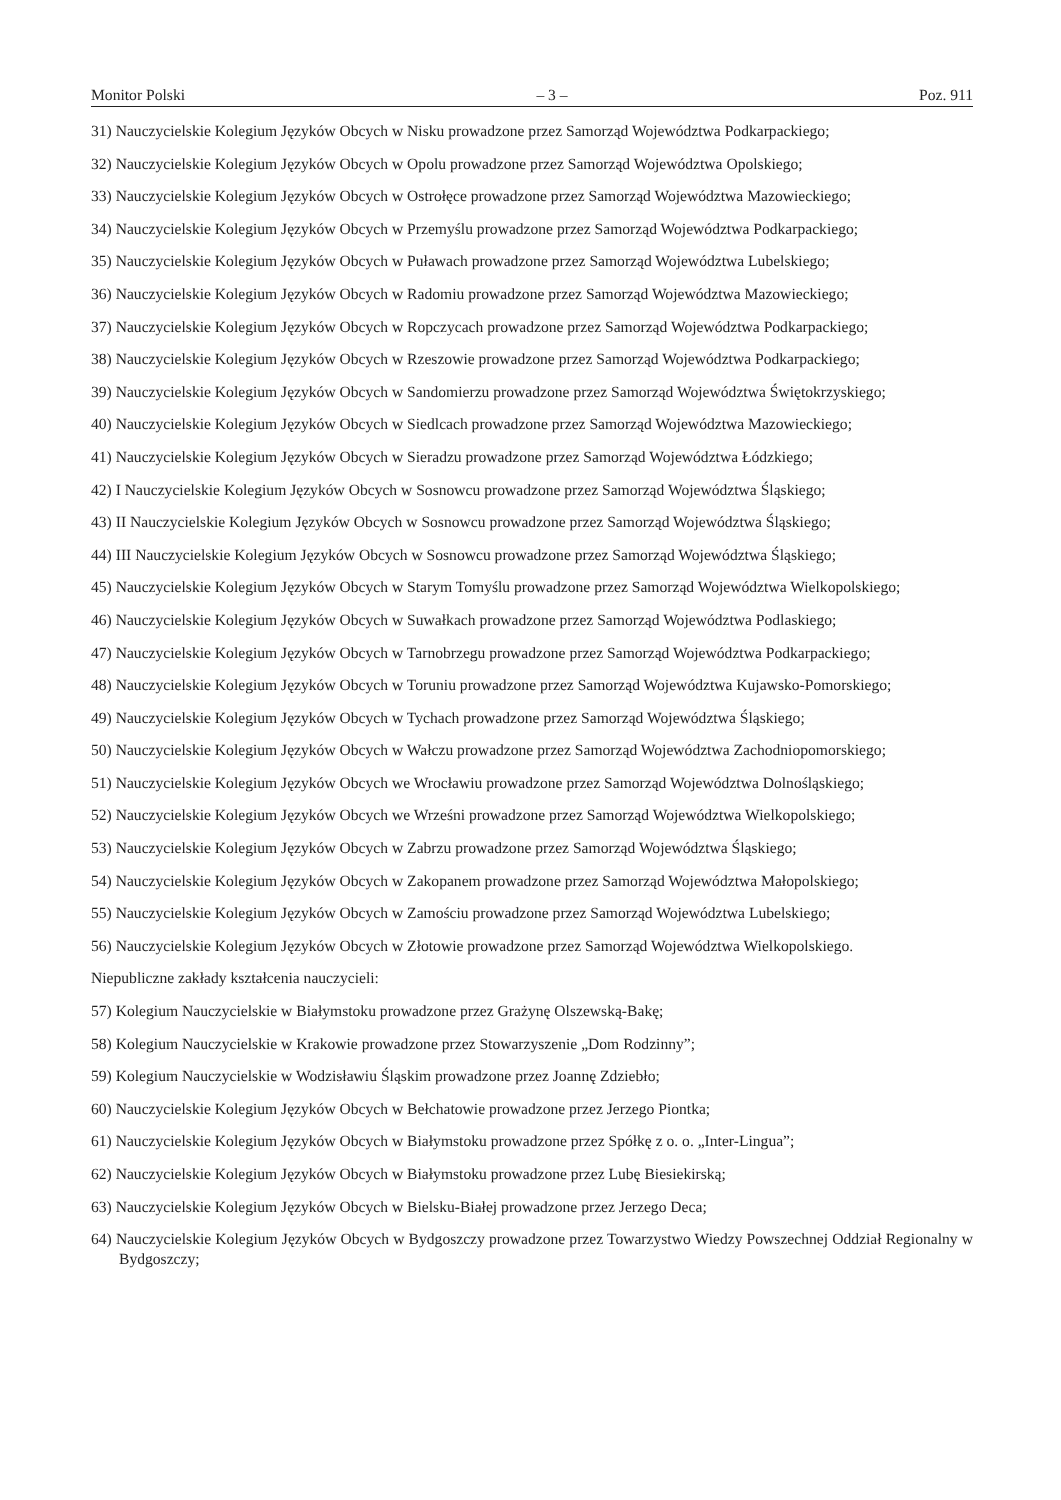Monitor Polski – 3 – Poz. 911
31) Nauczycielskie Kolegium Języków Obcych w Nisku prowadzone przez Samorząd Województwa Podkarpackiego;
32) Nauczycielskie Kolegium Języków Obcych w Opolu prowadzone przez Samorząd Województwa Opolskiego;
33) Nauczycielskie Kolegium Języków Obcych w Ostrołęce prowadzone przez Samorząd Województwa Mazowieckiego;
34) Nauczycielskie Kolegium Języków Obcych w Przemyślu prowadzone przez Samorząd Województwa Podkarpackiego;
35) Nauczycielskie Kolegium Języków Obcych w Puławach prowadzone przez Samorząd Województwa Lubelskiego;
36) Nauczycielskie Kolegium Języków Obcych w Radomiu prowadzone przez Samorząd Województwa Mazowieckiego;
37) Nauczycielskie Kolegium Języków Obcych w Ropczycach prowadzone przez Samorząd Województwa Podkarpackiego;
38) Nauczycielskie Kolegium Języków Obcych w Rzeszowie prowadzone przez Samorząd Województwa Podkarpackiego;
39) Nauczycielskie Kolegium Języków Obcych w Sandomierzu prowadzone przez Samorząd Województwa Świętokrzyskiego;
40) Nauczycielskie Kolegium Języków Obcych w Siedlcach prowadzone przez Samorząd Województwa Mazowieckiego;
41) Nauczycielskie Kolegium Języków Obcych w Sieradzu prowadzone przez Samorząd Województwa Łódzkiego;
42) I Nauczycielskie Kolegium Języków Obcych w Sosnowcu prowadzone przez Samorząd Województwa Śląskiego;
43) II Nauczycielskie Kolegium Języków Obcych w Sosnowcu prowadzone przez Samorząd Województwa Śląskiego;
44) III Nauczycielskie Kolegium Języków Obcych w Sosnowcu prowadzone przez Samorząd Województwa Śląskiego;
45) Nauczycielskie Kolegium Języków Obcych w Starym Tomyślu prowadzone przez Samorząd Województwa Wielkopolskiego;
46) Nauczycielskie Kolegium Języków Obcych w Suwałkach prowadzone przez Samorząd Województwa Podlaskiego;
47) Nauczycielskie Kolegium Języków Obcych w Tarnobrzegu prowadzone przez Samorząd Województwa Podkarpackiego;
48) Nauczycielskie Kolegium Języków Obcych w Toruniu prowadzone przez Samorząd Województwa Kujawsko-Pomorskiego;
49) Nauczycielskie Kolegium Języków Obcych w Tychach prowadzone przez Samorząd Województwa Śląskiego;
50) Nauczycielskie Kolegium Języków Obcych w Wałczu prowadzone przez Samorząd Województwa Zachodniopomorskiego;
51) Nauczycielskie Kolegium Języków Obcych we Wrocławiu prowadzone przez Samorząd Województwa Dolnośląskiego;
52) Nauczycielskie Kolegium Języków Obcych we Wrześni prowadzone przez Samorząd Województwa Wielkopolskiego;
53) Nauczycielskie Kolegium Języków Obcych w Zabrzu prowadzone przez Samorząd Województwa Śląskiego;
54) Nauczycielskie Kolegium Języków Obcych w Zakopanem prowadzone przez Samorząd Województwa Małopolskiego;
55) Nauczycielskie Kolegium Języków Obcych w Zamościu prowadzone przez Samorząd Województwa Lubelskiego;
56) Nauczycielskie Kolegium Języków Obcych w Złotowie prowadzone przez Samorząd Województwa Wielkopolskiego.
Niepubliczne zakłady kształcenia nauczycieli:
57) Kolegium Nauczycielskie w Białymstoku prowadzone przez Grażynę Olszewską-Bakę;
58) Kolegium Nauczycielskie w Krakowie prowadzone przez Stowarzyszenie „Dom Rodzinny”;
59) Kolegium Nauczycielskie w Wodzisławiu Śląskim prowadzone przez Joannę Zdziebło;
60) Nauczycielskie Kolegium Języków Obcych w Bełchatowie prowadzone przez Jerzego Piontka;
61) Nauczycielskie Kolegium Języków Obcych w Białymstoku prowadzone przez Spółkę z o. o. „Inter-Lingua”;
62) Nauczycielskie Kolegium Języków Obcych w Białymstoku prowadzone przez Lubę Biesiekirską;
63) Nauczycielskie Kolegium Języków Obcych w Bielsku-Białej prowadzone przez Jerzego Deca;
64) Nauczycielskie Kolegium Języków Obcych w Bydgoszczy prowadzone przez Towarzystwo Wiedzy Powszechnej Oddział Regionalny w Bydgoszczy;